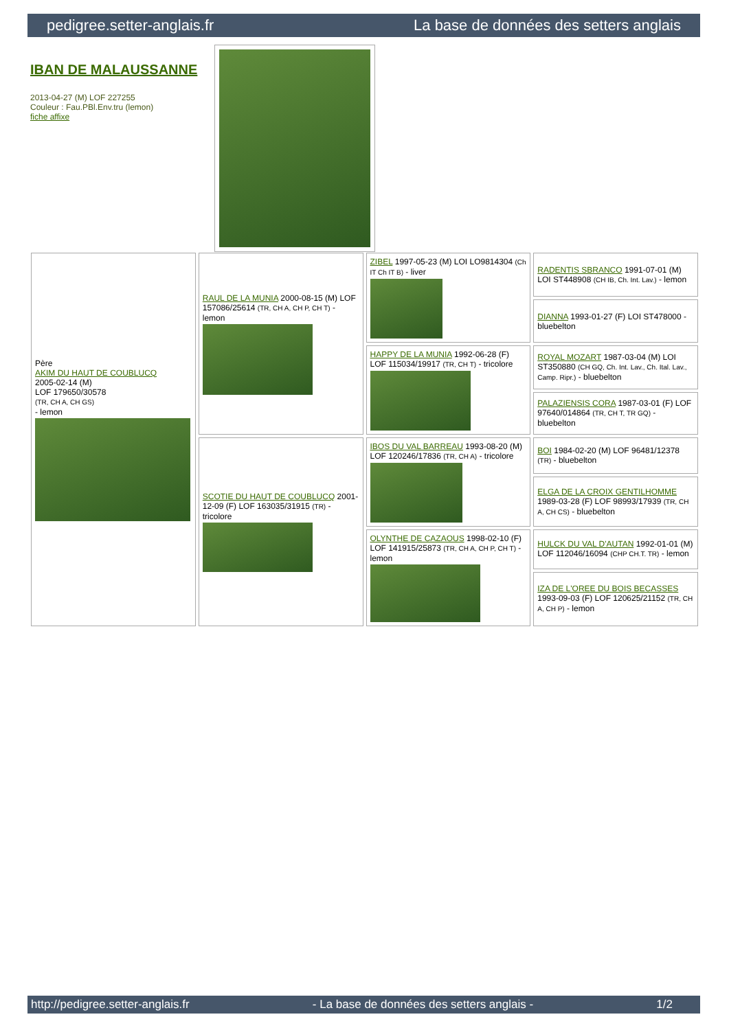pedigree.setter-anglais.fr La base de données des setters anglais
IBAN DE MALAUSSANNE
2013-04-27 (M) LOF 227255
Couleur : Fau.PBl.Env.tru (lemon)
fiche affixe
| Père AKIM DU HAUT DE COUBLUCQ 2005-02-14 (M) LOF 179650/30578 (TR, CH A, CH GS) - lemon | RAUL DE LA MUNIA 2000-08-15 (M) LOF 157086/25614 (TR, CH A, CH P, CH T) - lemon | ZIBEL 1997-05-23 (M) LOI LO9814304 (Ch IT Ch IT B) - liver | RADENTIS SBRANCO 1991-07-01 (M) LOI ST448908 (CH IB, Ch. Int. Lav.) - lemon |
| | | | DIANNA 1993-01-27 (F) LOI ST478000 - bluebelton |
| | | HAPPY DE LA MUNIA 1992-06-28 (F) LOF 115034/19917 (TR, CH T) - tricolore | ROYAL MOZART 1987-03-04 (M) LOI ST350880 (CH GQ, Ch. Int. Lav., Ch. Ital. Lav., Camp. Ripr.) - bluebelton |
| | | | PALAZIENSIS CORA 1987-03-01 (F) LOF 97640/014864 (TR, CH T, TR GQ) - bluebelton |
| | SCOTIE DU HAUT DE COUBLUCQ 2001-12-09 (F) LOF 163035/31915 (TR) - tricolore | IBOS DU VAL BARREAU 1993-08-20 (M) LOF 120246/17836 (TR, CH A) - tricolore | BOI 1984-02-20 (M) LOF 96481/12378 (TR) - bluebelton |
| | | | ELGA DE LA CROIX GENTILHOMME 1989-03-28 (F) LOF 98993/17939 (TR, CH A, CH CS) - bluebelton |
| | | OLYNTHE DE CAZAOUS 1998-02-10 (F) LOF 141915/25873 (TR, CH A, CH P, CH T) - lemon | HULCK DU VAL D'AUTAN 1992-01-01 (M) LOF 112046/16094 (CHP CH.T. TR) - lemon |
| | | | IZA DE L'OREE DU BOIS BECASSES 1993-09-03 (F) LOF 120625/21152 (TR, CH A, CH P) - lemon |
http://pedigree.setter-anglais.fr - La base de données des setters anglais - 1/2